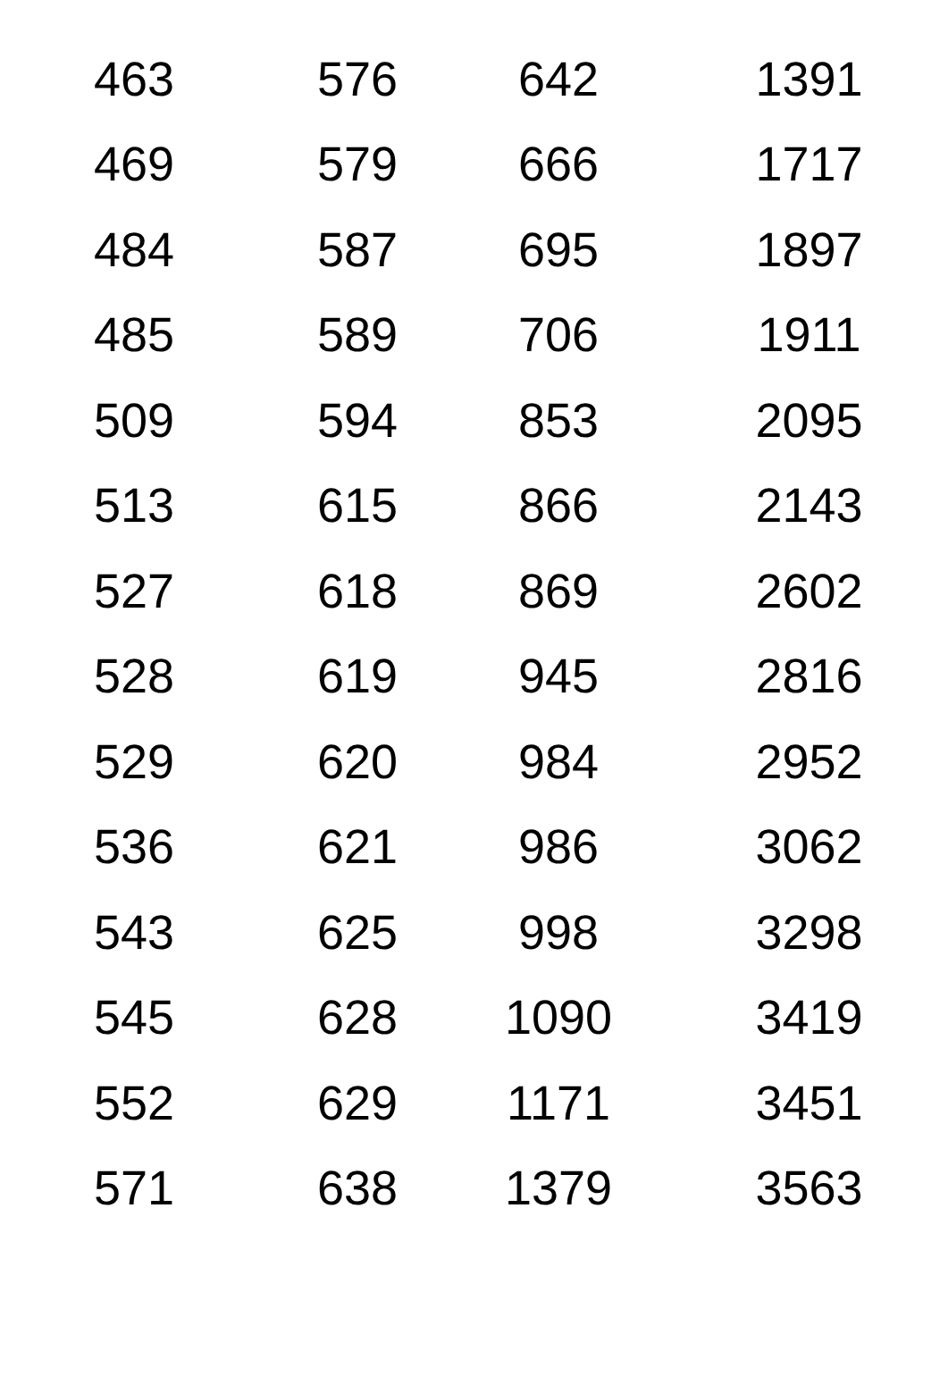| 463 | 576 | 642 | 1391 |
| 469 | 579 | 666 | 1717 |
| 484 | 587 | 695 | 1897 |
| 485 | 589 | 706 | 1911 |
| 509 | 594 | 853 | 2095 |
| 513 | 615 | 866 | 2143 |
| 527 | 618 | 869 | 2602 |
| 528 | 619 | 945 | 2816 |
| 529 | 620 | 984 | 2952 |
| 536 | 621 | 986 | 3062 |
| 543 | 625 | 998 | 3298 |
| 545 | 628 | 1090 | 3419 |
| 552 | 629 | 1171 | 3451 |
| 571 | 638 | 1379 | 3563 |